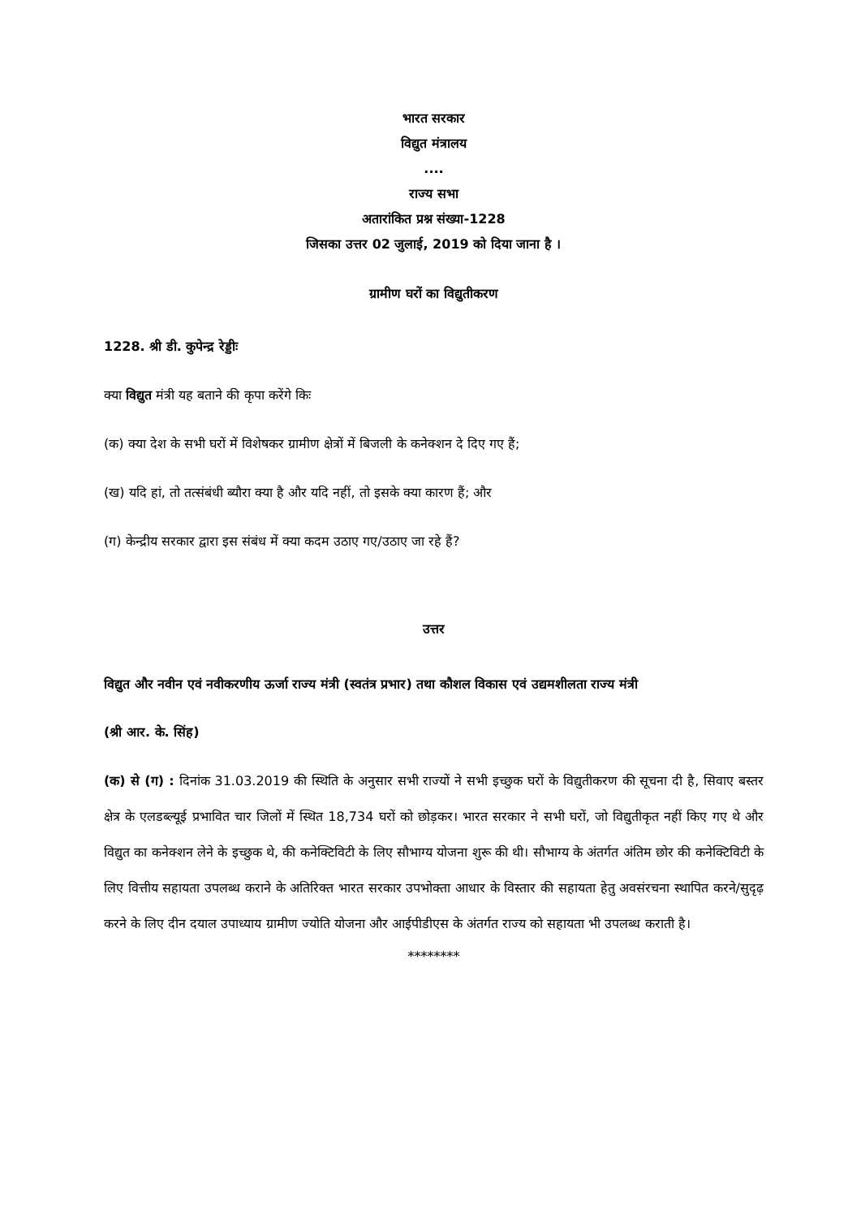भारत सरकार
विद्युत मंत्रालय
....
राज्य सभा
अतारांकित प्रश्न संख्या-1228
जिसका उत्तर 02 जुलाई, 2019 को दिया जाना है ।
ग्रामीण घरों का विद्युतीकरण
1228. श्री डी. कुपेन्द्र रेड्डीः
क्या विद्युत मंत्री यह बताने की कृपा करेंगे किः
(क) क्या देश के सभी घरों में विशेषकर ग्रामीण क्षेत्रों में बिजली के कनेक्शन दे दिए गए हैं;
(ख) यदि हां, तो तत्संबंधी ब्यौरा क्या है और यदि नहीं, तो इसके क्या कारण हैं; और
(ग) केन्द्रीय सरकार द्वारा इस संबंध में क्या कदम उठाए गए/उठाए जा रहे हैं?
उत्तर
विद्युत और नवीन एवं नवीकरणीय ऊर्जा राज्य मंत्री (स्वतंत्र प्रभार) तथा कौशल विकास एवं उद्यमशीलता राज्य मंत्री
(श्री आर. के. सिंह)
(क) से (ग) : दिनांक 31.03.2019 की स्थिति के अनुसार सभी राज्यों ने सभी इच्छुक घरों के विद्युतीकरण की सूचना दी है, सिवाए बस्तर क्षेत्र के एलडब्ल्यूई प्रभावित चार जिलों में स्थित 18,734 घरों को छोड़कर। भारत सरकार ने सभी घरों, जो विद्युतीकृत नहीं किए गए थे और विद्युत का कनेक्शन लेने के इच्छुक थे, की कनेक्टिविटी के लिए सौभाग्य योजना शुरू की थी। सौभाग्य के अंतर्गत अंतिम छोर की कनेक्टिविटी के लिए वित्तीय सहायता उपलब्ध कराने के अतिरिक्त भारत सरकार उपभोक्ता आधार के विस्तार की सहायता हेतु अवसंरचना स्थापित करने/सुदृढ़ करने के लिए दीन दयाल उपाध्याय ग्रामीण ज्योति योजना और आईपीडीएस के अंतर्गत राज्य को सहायता भी उपलब्ध कराती है।
********